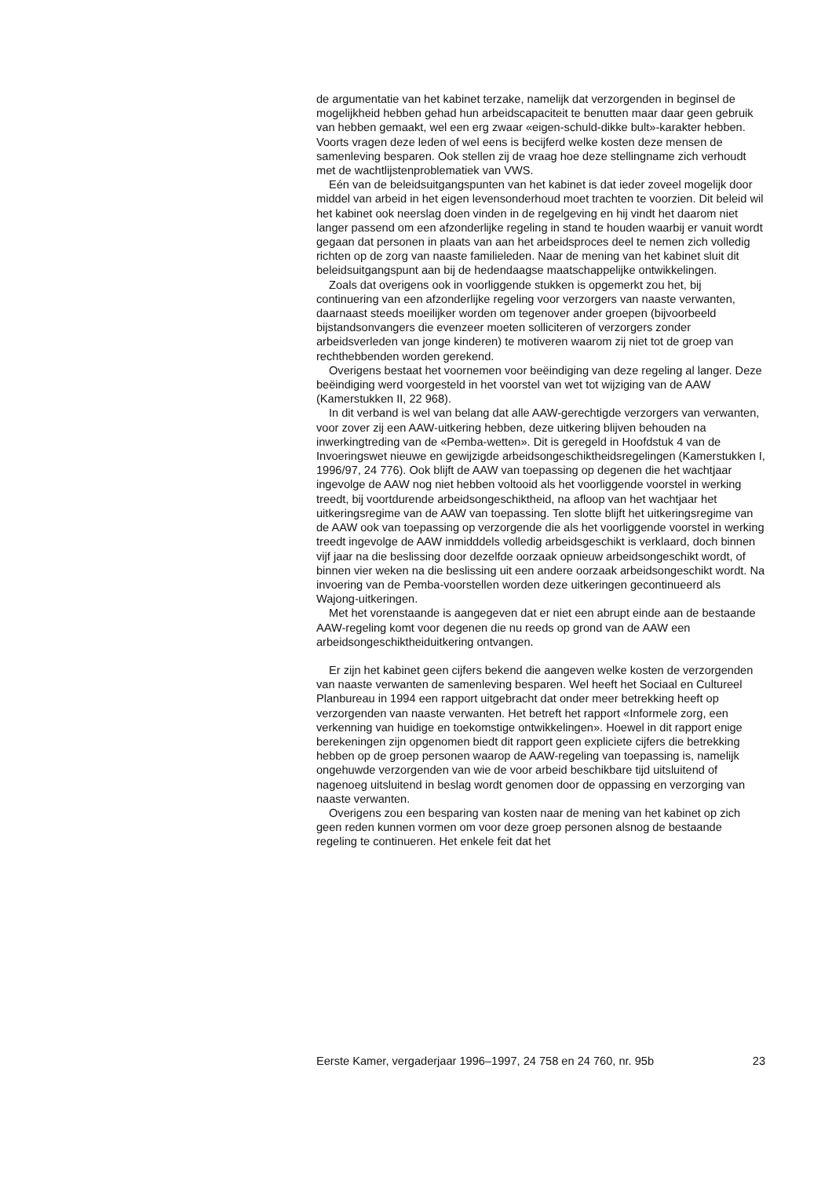de argumentatie van het kabinet terzake, namelijk dat verzorgenden in beginsel de mogelijkheid hebben gehad hun arbeidscapaciteit te benutten maar daar geen gebruik van hebben gemaakt, wel een erg zwaar «eigen-schuld-dikke bult»-karakter hebben. Voorts vragen deze leden of wel eens is becijferd welke kosten deze mensen de samenleving besparen. Ook stellen zij de vraag hoe deze stellingname zich verhoudt met de wachtlijstenproblematiek van VWS.
Eén van de beleidsuitgangspunten van het kabinet is dat ieder zoveel mogelijk door middel van arbeid in het eigen levensonderhoud moet trachten te voorzien. Dit beleid wil het kabinet ook neerslag doen vinden in de regelgeving en hij vindt het daarom niet langer passend om een afzonderlijke regeling in stand te houden waarbij er vanuit wordt gegaan dat personen in plaats van aan het arbeidsproces deel te nemen zich volledig richten op de zorg van naaste familieleden. Naar de mening van het kabinet sluit dit beleidsuitgangspunt aan bij de hedendaagse maatschappelijke ontwikkelingen.
Zoals dat overigens ook in voorliggende stukken is opgemerkt zou het, bij continuering van een afzonderlijke regeling voor verzorgers van naaste verwanten, daarnaast steeds moeilijker worden om tegenover ander groepen (bijvoorbeeld bijstandsonvangers die evenzeer moeten solliciteren of verzorgers zonder arbeidsverleden van jonge kinderen) te motiveren waarom zij niet tot de groep van rechthebbenden worden gerekend.
Overigens bestaat het voornemen voor beëindiging van deze regeling al langer. Deze beëindiging werd voorgesteld in het voorstel van wet tot wijziging van de AAW (Kamerstukken II, 22 968).
In dit verband is wel van belang dat alle AAW-gerechtigde verzorgers van verwanten, voor zover zij een AAW-uitkering hebben, deze uitkering blijven behouden na inwerkingtreding van de «Pemba-wetten». Dit is geregeld in Hoofdstuk 4 van de Invoeringswet nieuwe en gewijzigde arbeidsongeschiktheidsregelingen (Kamerstukken I, 1996/97, 24 776). Ook blijft de AAW van toepassing op degenen die het wachtjaar ingevolge de AAW nog niet hebben voltooid als het voorliggende voorstel in werking treedt, bij voortdurende arbeidsongeschiktheid, na afloop van het wachtjaar het uitkeringsregime van de AAW van toepassing. Ten slotte blijft het uitkeringsregime van de AAW ook van toepassing op verzorgende die als het voorliggende voorstel in werking treedt ingevolge de AAW inmidddels volledig arbeidsgeschikt is verklaard, doch binnen vijf jaar na die beslissing door dezelfde oorzaak opnieuw arbeidsongeschikt wordt, of binnen vier weken na die beslissing uit een andere oorzaak arbeidsongeschikt wordt. Na invoering van de Pemba-voorstellen worden deze uitkeringen gecontinueerd als Wajong-uitkeringen.
Met het vorenstaande is aangegeven dat er niet een abrupt einde aan de bestaande AAW-regeling komt voor degenen die nu reeds op grond van de AAW een arbeidsongeschiktheiduitkering ontvangen.
Er zijn het kabinet geen cijfers bekend die aangeven welke kosten de verzorgenden van naaste verwanten de samenleving besparen. Wel heeft het Sociaal en Cultureel Planbureau in 1994 een rapport uitgebracht dat onder meer betrekking heeft op verzorgenden van naaste verwanten. Het betreft het rapport «Informele zorg, een verkenning van huidige en toekomstige ontwikkelingen». Hoewel in dit rapport enige berekeningen zijn opgenomen biedt dit rapport geen expliciete cijfers die betrekking hebben op de groep personen waarop de AAW-regeling van toepassing is, namelijk ongehuwde verzorgenden van wie de voor arbeid beschikbare tijd uitsluitend of nagenoeg uitsluitend in beslag wordt genomen door de oppassing en verzorging van naaste verwanten.
Overigens zou een besparing van kosten naar de mening van het kabinet op zich geen reden kunnen vormen om voor deze groep personen alsnog de bestaande regeling te continueren. Het enkele feit dat het
Eerste Kamer, vergaderjaar 1996–1997, 24 758 en 24 760, nr. 95b 23